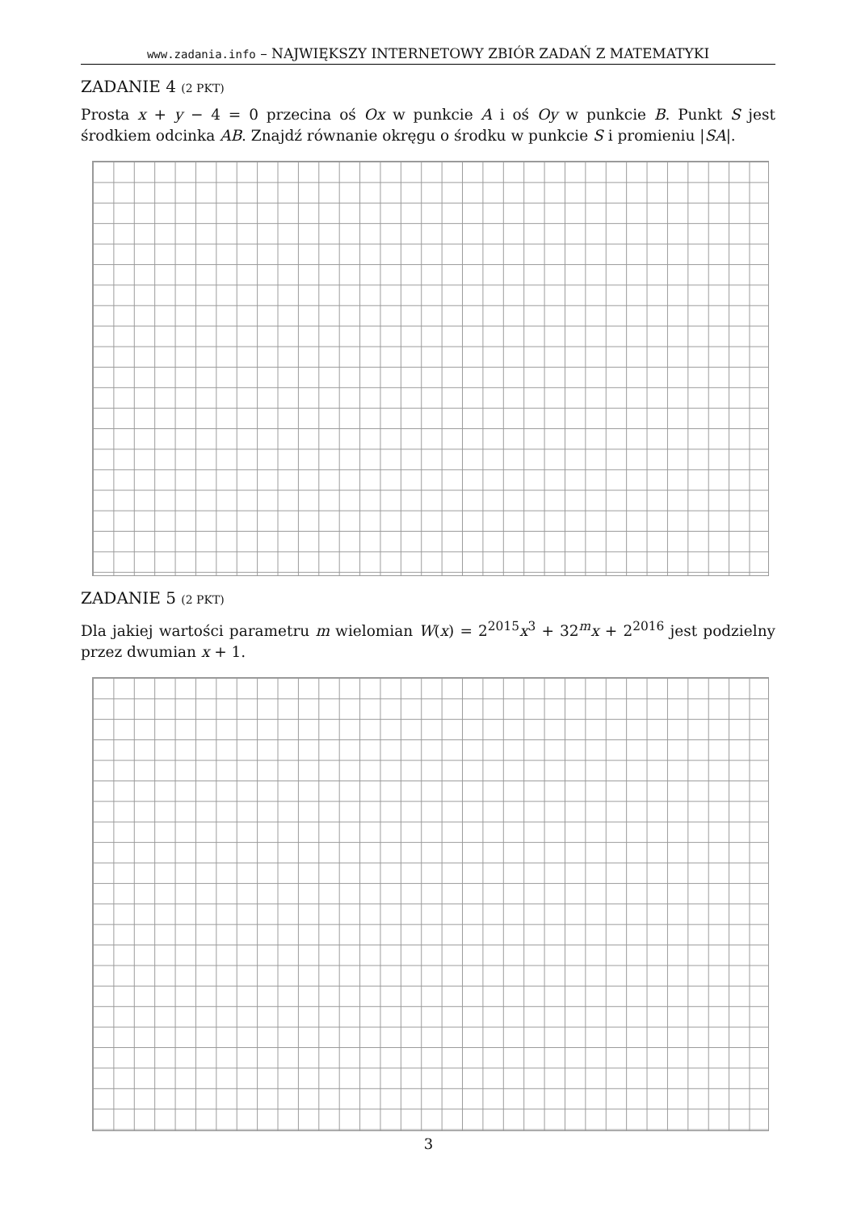www.zadania.info – NAJWIĘKSZY INTERNETOWY ZBIÓR ZADAŃ Z MATEMATYKI
ZADANIE 4 (2 PKT)
Prosta x + y − 4 = 0 przecina oś Ox w punkcie A i oś Oy w punkcie B. Punkt S jest środkiem odcinka AB. Znajdź równanie okręgu o środku w punkcie S i promieniu |SA|.
ZADANIE 5 (2 PKT)
Dla jakiej wartości parametru m wielomian W(x) = 2<sup>2015</sup>x<sup>3</sup> + 32<sup>m</sup>x + 2<sup>2016</sup> jest podzielny przez dwumian x + 1.
3